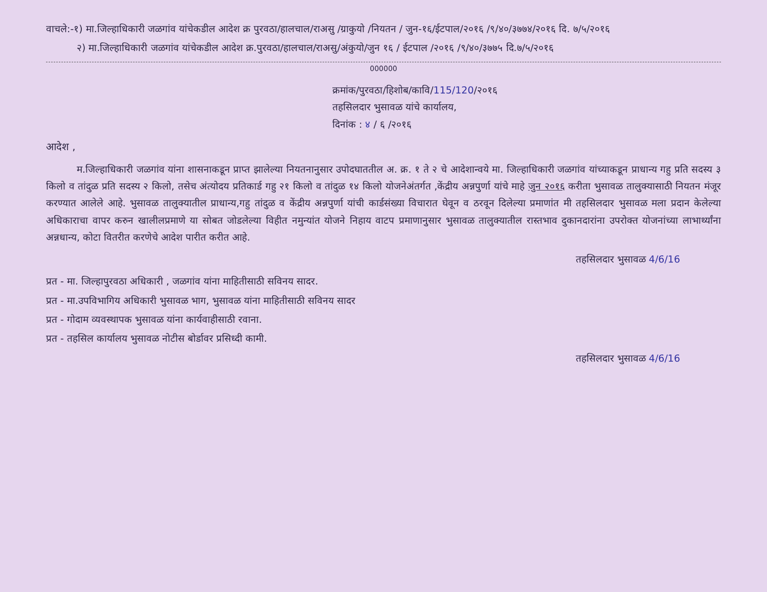वाचले:-१) मा.जिल्हाधिकारी जळगांव यांचेकडील आदेश क्र पुरवठा/हालचाल/राअसु /ग्राकुयो /नियतन / जुन-१६/ईटपाल/२०१६ /९/४०/३७७४/२०१६ दि. ७/५/२०१६
२) मा.जिल्हाधिकारी जळगांव यांचेकडील आदेश क्र.पुरवठा/हालचाल/राअसु/अंकुयो/जुन १६ / ईटपाल /२०१६ /९/४०/३७७५ दि.७/५/२०१६
000000
क्रमांक/पुरवठा/हिशोब/कावि/115/120/२०१६
तहसिलदार भुसावळ यांचे कार्यालय,
दिनांक : ४ / ६ /२०१६
आदेश ,
म.जिल्हाधिकारी जळगांव यांना शासनाकडून प्राप्त झालेल्या नियतनानुसार उपोदघाततील अ. क्र. १ ते २ चे आदेशान्वये मा. जिल्हाधिकारी जळगांव यांच्याकडून प्राधान्य गहु प्रति सदस्य ३ किलो व तांदुळ प्रति सदस्य २ किलो, तसेच अंत्योदय प्रतिकार्ड गहु २१ किलो व तांदुळ १४ किलो योजनेअंतर्गत ,केंद्रीय अन्नपुर्णा यांचे माहे जुन २०१६ करीता भुसावळ तालुक्यासाठी नियतन मंजूर करण्यात आलेले आहे. भुसावळ तालुक्यातील प्राधान्य,गहु तांदुळ व केंद्रीय अन्नपुर्णा यांची कार्डसंख्या विचारात घेवून व ठरवून दिलेल्या प्रमाणांत मी तहसिलदार भुसावळ मला प्रदान केलेल्या अधिकाराचा वापर करुन खालीलप्रमाणे या सोबत जोडलेल्या विहीत नमुन्यांत योजने निहाय वाटप प्रमाणानुसार भुसावळ तालुक्यातील रास्तभाव दुकानदारांना उपरोक्त योजनांच्या लाभार्थ्यांना अन्नधान्य, कोटा वितरीत करणेचे आदेश पारीत करीत आहे.
तहसिलदार भुसावळ 4/6/16
प्रत - मा. जिल्हापुरवठा अधिकारी , जळगांव यांना माहितीसाठी सविनय सादर.
प्रत - मा.उपविभागिय अधिकारी भुसावळ भाग, भुसावळ यांना माहितीसाठी सविनय सादर
प्रत - गोदाम व्यवस्थापक भुसावळ यांना कार्यवाहीसाठी रवाना.
प्रत - तहसिल कार्यालय भुसावळ नोटीस बोर्डावर प्रसिध्दी कामी.
तहसिलदार भुसावळ 4/6/16